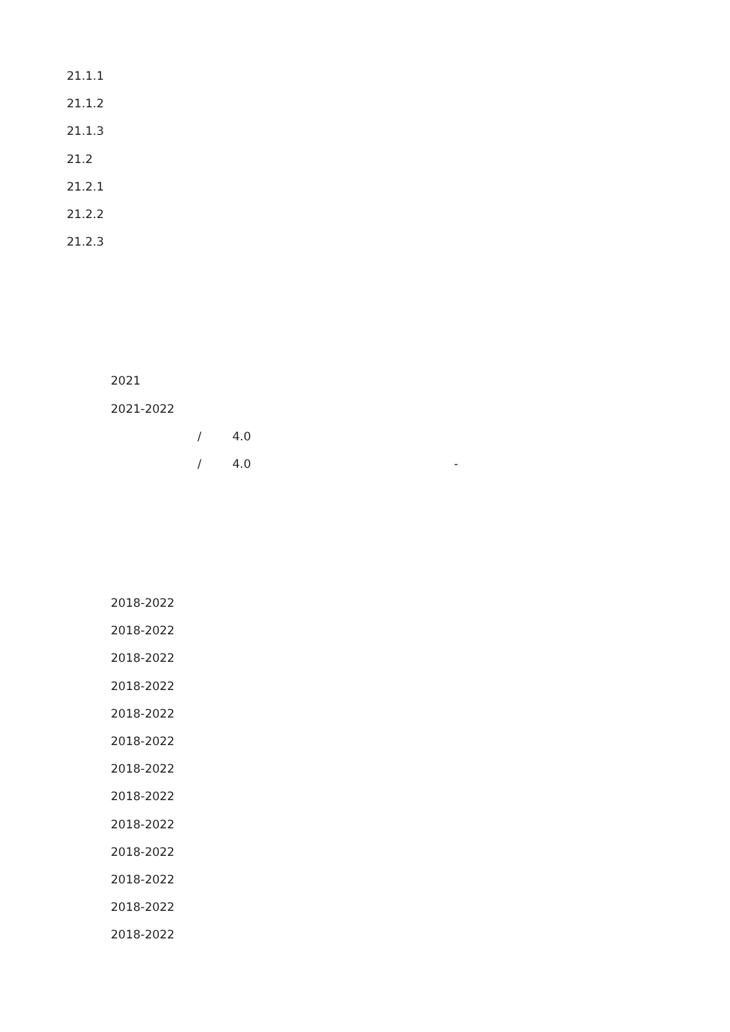21.1.1
21.1.2
21.1.3
21.2
21.2.1
21.2.2
21.2.3
2021
2021-2022
/ 4.0
/ 4.0 -
2018-2022
2018-2022
2018-2022
2018-2022
2018-2022
2018-2022
2018-2022
2018-2022
2018-2022
2018-2022
2018-2022
2018-2022
2018-2022